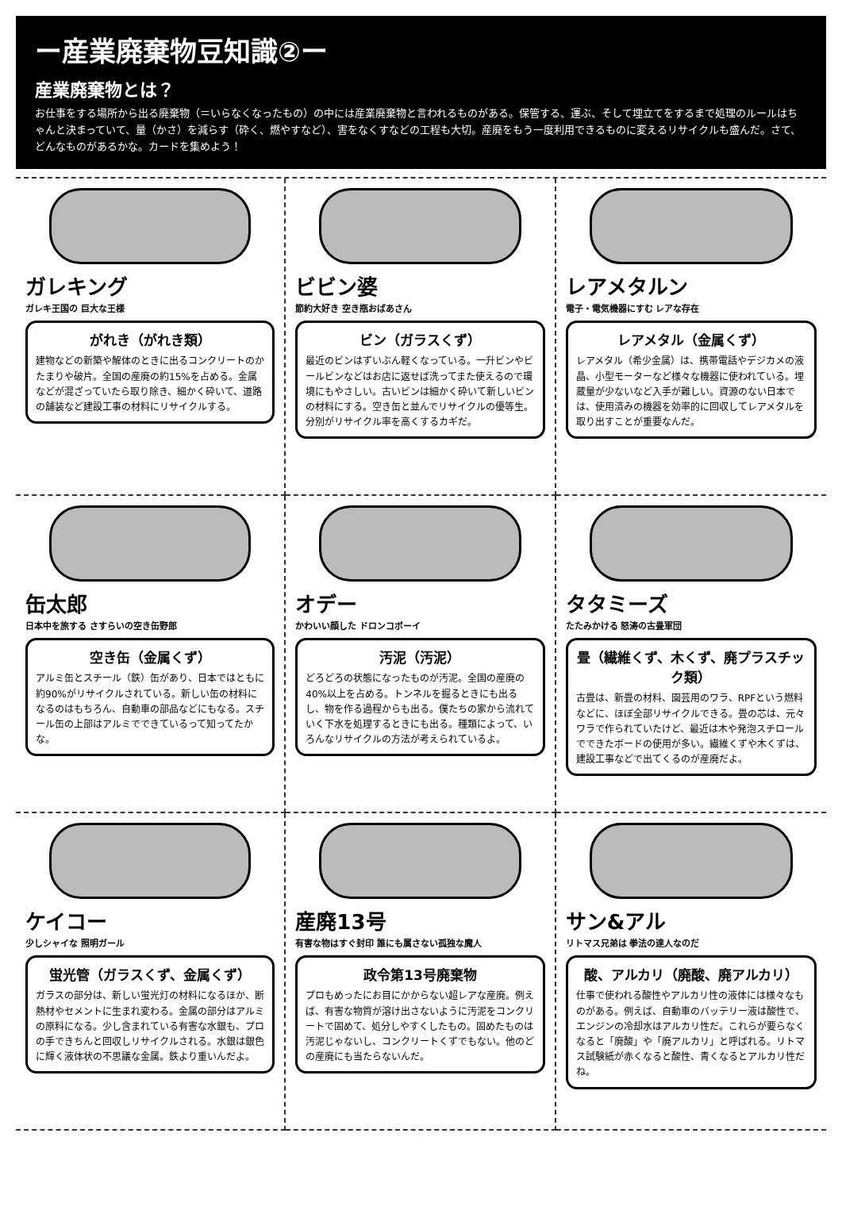ー産業廃棄物豆知識②ー
産業廃棄物とは？
お仕事をする場所から出る廃棄物（＝いらなくなったもの）の中には産業廃棄物と言われるものがある。保管する、運ぶ、そして埋立てをするまで処理のルールはちゃんと決まっていて、量（かさ）を減らす（砕く、燃やすなど）、害をなくすなどの工程も大切。産廃をもう一度利用できるものに変えるリサイクルも盛んだ。さて、どんなものがあるかな。カードを集めよう！
ガレキング
ガレキ王国の 巨大な王様
がれき（がれき類）
建物などの新築や解体のときに出るコンクリートのかたまりや破片。全国の産廃の約15%を占める。金属などが混ざっていたら取り除き、細かく砕いて、道路の舗装など建設工事の材料にリサイクルする。
ビビン婆
節約大好き 空き瓶おばあさん
ビン（ガラスくず）
最近のビンはずいぶん軽くなっている。一升ビンやビールビンなどはお店に返せば洗ってまた使えるので環境にもやさしい。古いビンは細かく砕いて新しいビンの材料にする。空き缶と並んでリサイクルの優等生。分別がリサイクル率を高くするカギだ。
レアメタルン
電子・電気機器にすむ レアな存在
レアメタル（金属くず）
レアメタル（希少金属）は、携帯電話やデジカメの液晶、小型モーターなど様々な機器に使われている。埋蔵量が少ないなど入手が難しい。資源のない日本では、使用済みの機器を効率的に回収してレアメタルを取り出すことが重要なんだ。
缶太郎
日本中を旅する さすらいの空き缶野郎
空き缶（金属くず）
アルミ缶とスチール（鉄）缶があり、日本ではともに約90%がリサイクルされている。新しい缶の材料になるのはもちろん、自動車の部品などにもなる。スチール缶の上部はアルミでできているって知ってたかな。
オデー
かわいい顔した ドロンコボーイ
汚泥（汚泥）
どろどろの状態になったものが汚泥。全国の産廃の40%以上を占める。トンネルを掘るときにも出るし、物を作る過程からも出る。僕たちの家から流れていく下水を処理するときにも出る。種類によって、いろんなリサイクルの方法が考えられているよ。
タタミーズ
たたみかける 怒涛の古畳軍団
畳（繊維くず、木くず、廃プラスチック類）
古畳は、新畳の材料、園芸用のワラ、RPFという燃料などに、ほぼ全部リサイクルできる。畳の芯は、元々ワラで作られていたけど、最近は木や発泡スチロールでできたボードの使用が多い。繊維くずや木くずは、建設工事などで出てくるのが産廃だよ。
ケイコー
少しシャイな 照明ガール
蛍光管（ガラスくず、金属くず）
ガラスの部分は、新しい蛍光灯の材料になるほか、断熱材やセメントに生まれ変わる。金属の部分はアルミの原料になる。少し含まれている有害な水銀も、プロの手できちんと回収しリサイクルされる。水銀は銀色に輝く液体状の不思議な金属。鉄より重いんだよ。
産廃13号
有害な物はすぐ封印 誰にも属さない孤独な魔人
政令第13号廃棄物
プロもめったにお目にかからない超レアな産廃。例えば、有害な物質が溶け出さないように汚泥をコンクリートで固めて、処分しやすくしたもの。固めたものは汚泥じゃないし、コンクリートくずでもない。他のどの産廃にも当たらないんだ。
サン&アル
リトマス兄弟は 拳法の達人なのだ
酸、アルカリ（廃酸、廃アルカリ）
仕事で使われる酸性やアルカリ性の液体には様々なものがある。例えば、自動車のバッテリー液は酸性で、エンジンの冷却水はアルカリ性だ。これらが要らなくなると「廃酸」や「廃アルカリ」と呼ばれる。リトマス試験紙が赤くなると酸性、青くなるとアルカリ性だね。